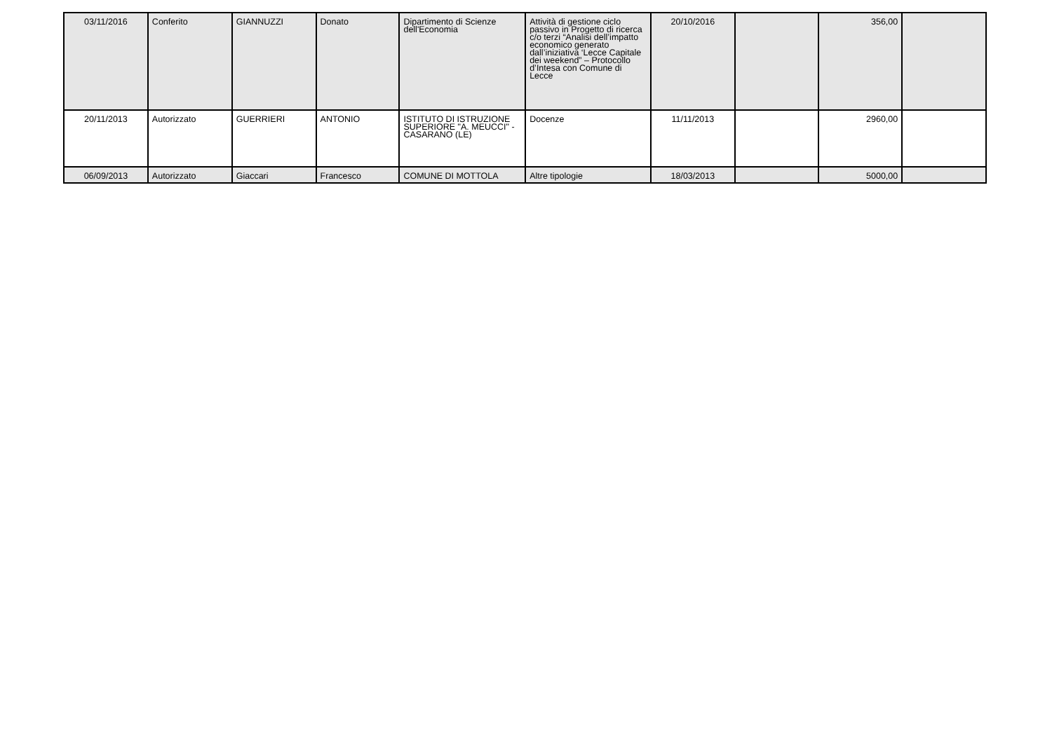| 03/11/2016 | Conferito | GIANNUZZI | Donato | Dipartimento di Scienze dell'Economia | Attività di gestione ciclo passivo in Progetto di ricerca c/o terzi “Analisi dell’impatto economico generato dall’iniziativa ‘Lecce Capitale dei weekend” – Protocollo d’Intesa con Comune di Lecce | 20/10/2016 | | 356,00 | |
| 20/11/2013 | Autorizzato | GUERRIERI | ANTONIO | ISTITUTO DI ISTRUZIONE SUPERIORE "A. MEUCCI" - CASARANO (LE) | Docenze | 11/11/2013 | | 2960,00 | |
| 06/09/2013 | Autorizzato | Giaccari | Francesco | COMUNE DI MOTTOLA | Altre tipologie | 18/03/2013 | | 5000,00 | |